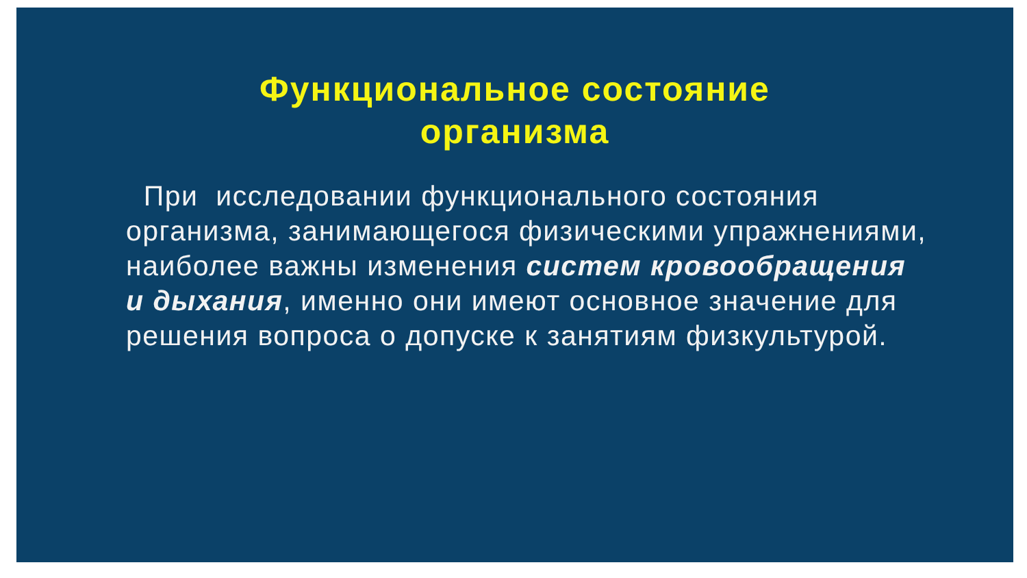Функциональное состояние
организма
При исследовании функционального состояния организма, занимающегося физическими упражнениями, наиболее важны изменения систем кровообращения и дыхания, именно они имеют основное значение для решения вопроса о допуске к занятиям физкультурой.